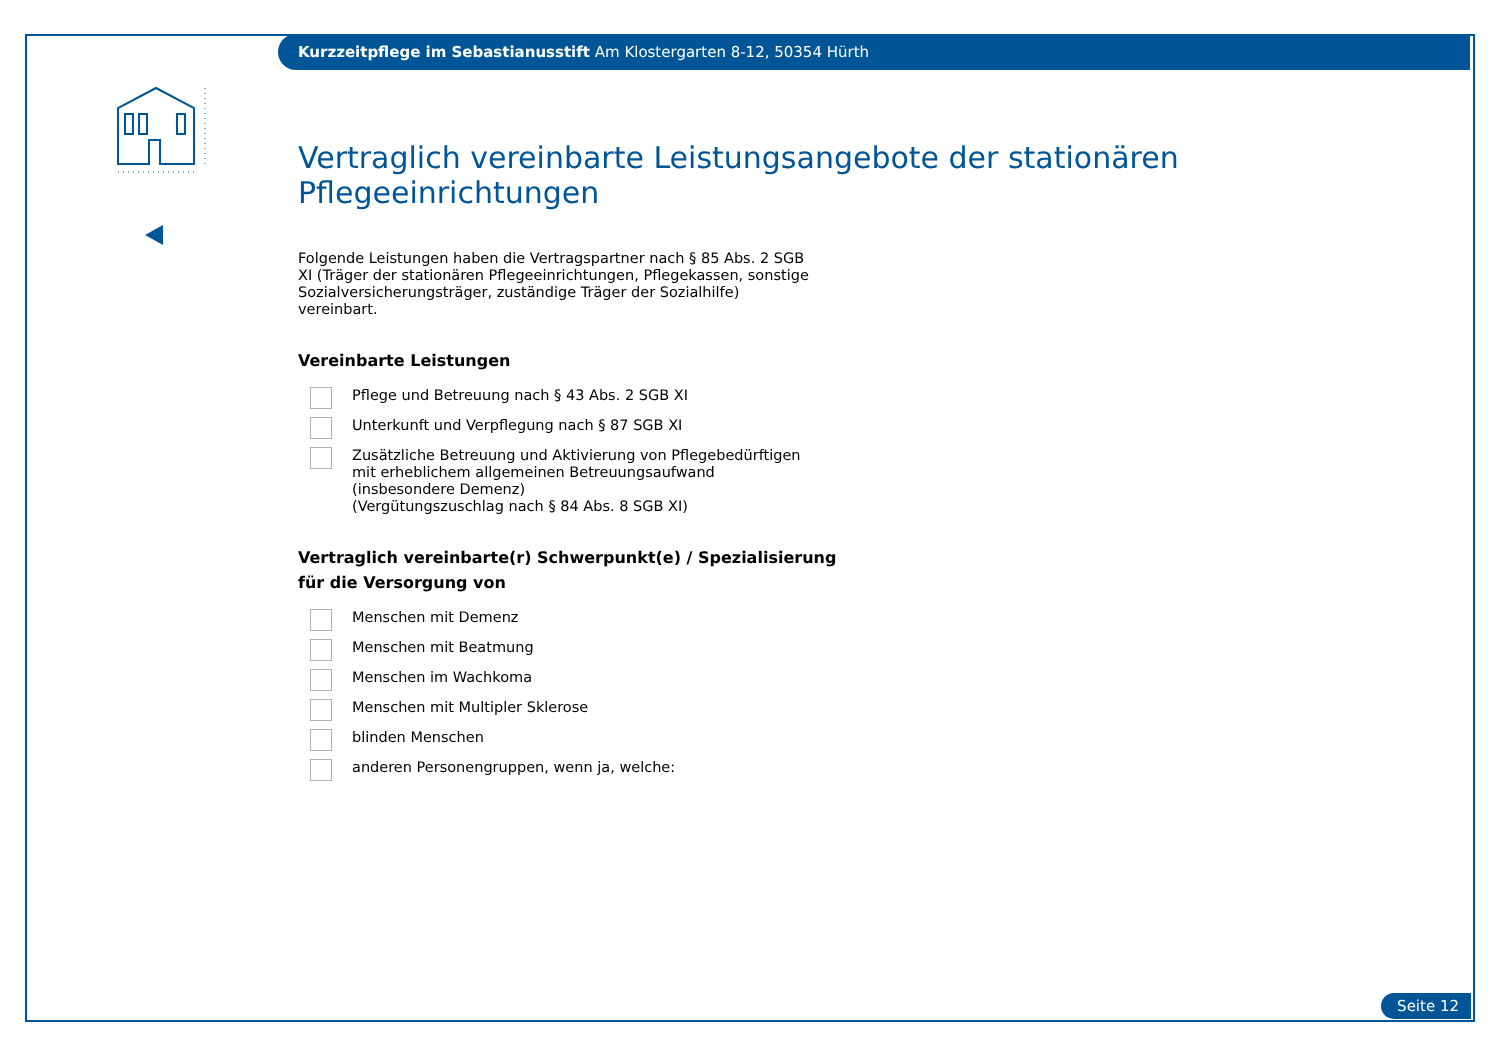Kurzzeitpflege im Sebastianusstift Am Klostergarten 8-12, 50354 Hürth
Vertraglich vereinbarte Leistungsangebote der stationären Pflegeeinrichtungen
Folgende Leistungen haben die Vertragspartner nach § 85 Abs. 2 SGB XI (Träger der stationären Pflegeeinrichtungen, Pflegekassen, sonstige Sozialversicherungsträger, zuständige Träger der Sozialhilfe) vereinbart.
Vereinbarte Leistungen
Pflege und Betreuung nach § 43 Abs. 2 SGB XI
Unterkunft und Verpflegung nach § 87 SGB XI
Zusätzliche Betreuung und Aktivierung von Pflegebedürftigen mit erheblichem allgemeinen Betreuungsaufwand (insbesondere Demenz)
(Vergütungszuschlag nach § 84 Abs. 8 SGB XI)
Vertraglich vereinbarte(r) Schwerpunkt(e) / Spezialisierung
für die Versorgung von
Menschen mit Demenz
Menschen mit Beatmung
Menschen im Wachkoma
Menschen mit Multipler Sklerose
blinden Menschen
anderen Personengruppen, wenn ja, welche:
Seite 12